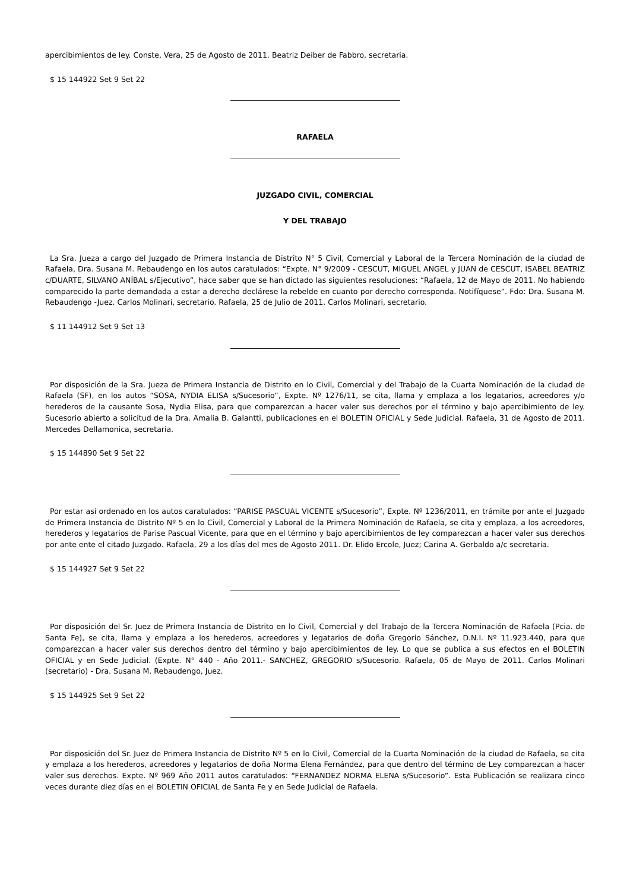apercibimientos de ley. Conste, Vera, 25 de Agosto de 2011. Beatriz Deiber de Fabbro, secretaria.
$ 15 144922 Set 9 Set 22
RAFAELA
JUZGADO CIVIL, COMERCIAL
Y DEL TRABAJO
La Sra. Jueza a cargo del Juzgado de Primera Instancia de Distrito N° 5 Civil, Comercial y Laboral de la Tercera Nominación de la ciudad de Rafaela, Dra. Susana M. Rebaudengo en los autos caratulados: “Expte. N° 9/2009 - CESCUT, MIGUEL ANGEL y JUAN de CESCUT, ISABEL BEATRIZ c/DUARTE, SILVANO ANÍBAL s/Ejecutivo”, hace saber que se han dictado las siguientes resoluciones: “Rafaela, 12 de Mayo de 2011. No habiendo comparecido la parte demandada a estar a derecho declárese la rebelde en cuanto por derecho corresponda. Notifíquese”. Fdo: Dra. Susana M. Rebaudengo -Juez. Carlos Molinari, secretario. Rafaela, 25 de Julio de 2011. Carlos Molinari, secretario.
$ 11 144912 Set 9 Set 13
Por disposición de la Sra. Jueza de Primera Instancia de Distrito en lo Civil, Comercial y del Trabajo de la Cuarta Nominación de la ciudad de Rafaela (SF), en los autos “SOSA, NYDIA ELISA s/Sucesorio”, Expte. Nº 1276/11, se cita, llama y emplaza a los legatarios, acreedores y/o herederos de la causante Sosa, Nydia Elisa, para que comparezcan a hacer valer sus derechos por el término y bajo apercibimiento de ley. Sucesorio abierto a solicitud de la Dra. Amalia B. Galantti, publicaciones en el BOLETIN OFICIAL y Sede Judicial. Rafaela, 31 de Agosto de 2011. Mercedes Dellamonica, secretaria.
$ 15 144890 Set 9 Set 22
Por estar así ordenado en los autos caratulados: “PARISE PASCUAL VICENTE s/Sucesorio”, Expte. Nº 1236/2011, en trámite por ante el Juzgado de Primera Instancia de Distrito Nº 5 en lo Civil, Comercial y Laboral de la Primera Nominación de Rafaela, se cita y emplaza, a los acreedores, herederos y legatarios de Parise Pascual Vicente, para que en el término y bajo apercibimientos de ley comparezcan a hacer valer sus derechos por ante ente el citado Juzgado. Rafaela, 29 a los días del mes de Agosto 2011. Dr. Elido Ercole, Juez; Carina A. Gerbaldo a/c secretaria.
$ 15 144927 Set 9 Set 22
Por disposición del Sr. Juez de Primera Instancia de Distrito en lo Civil, Comercial y del Trabajo de la Tercera Nominación de Rafaela (Pcia. de Santa Fe), se cita, llama y emplaza a los herederos, acreedores y legatarios de doña Gregorio Sánchez, D.N.I. Nº 11.923.440, para que comparezcan a hacer valer sus derechos dentro del término y bajo apercibimientos de ley. Lo que se publica a sus efectos en el BOLETIN OFICIAL y en Sede Judicial. (Expte. N° 440 - Año 2011.- SANCHEZ, GREGORIO s/Sucesorio. Rafaela, 05 de Mayo de 2011. Carlos Molinari (secretario) - Dra. Susana M. Rebaudengo, Juez.
$ 15 144925 Set 9 Set 22
Por disposición del Sr. Juez de Primera Instancia de Distrito Nº 5 en lo Civil, Comercial de la Cuarta Nominación de la ciudad de Rafaela, se cita y emplaza a los herederos, acreedores y legatarios de doña Norma Elena Fernández, para que dentro del término de Ley comparezcan a hacer valer sus derechos. Expte. Nº 969 Año 2011 autos caratulados: “FERNANDEZ NORMA ELENA s/Sucesorio”. Esta Publicación se realizara cinco veces durante diez días en el BOLETIN OFICIAL de Santa Fe y en Sede Judicial de Rafaela.